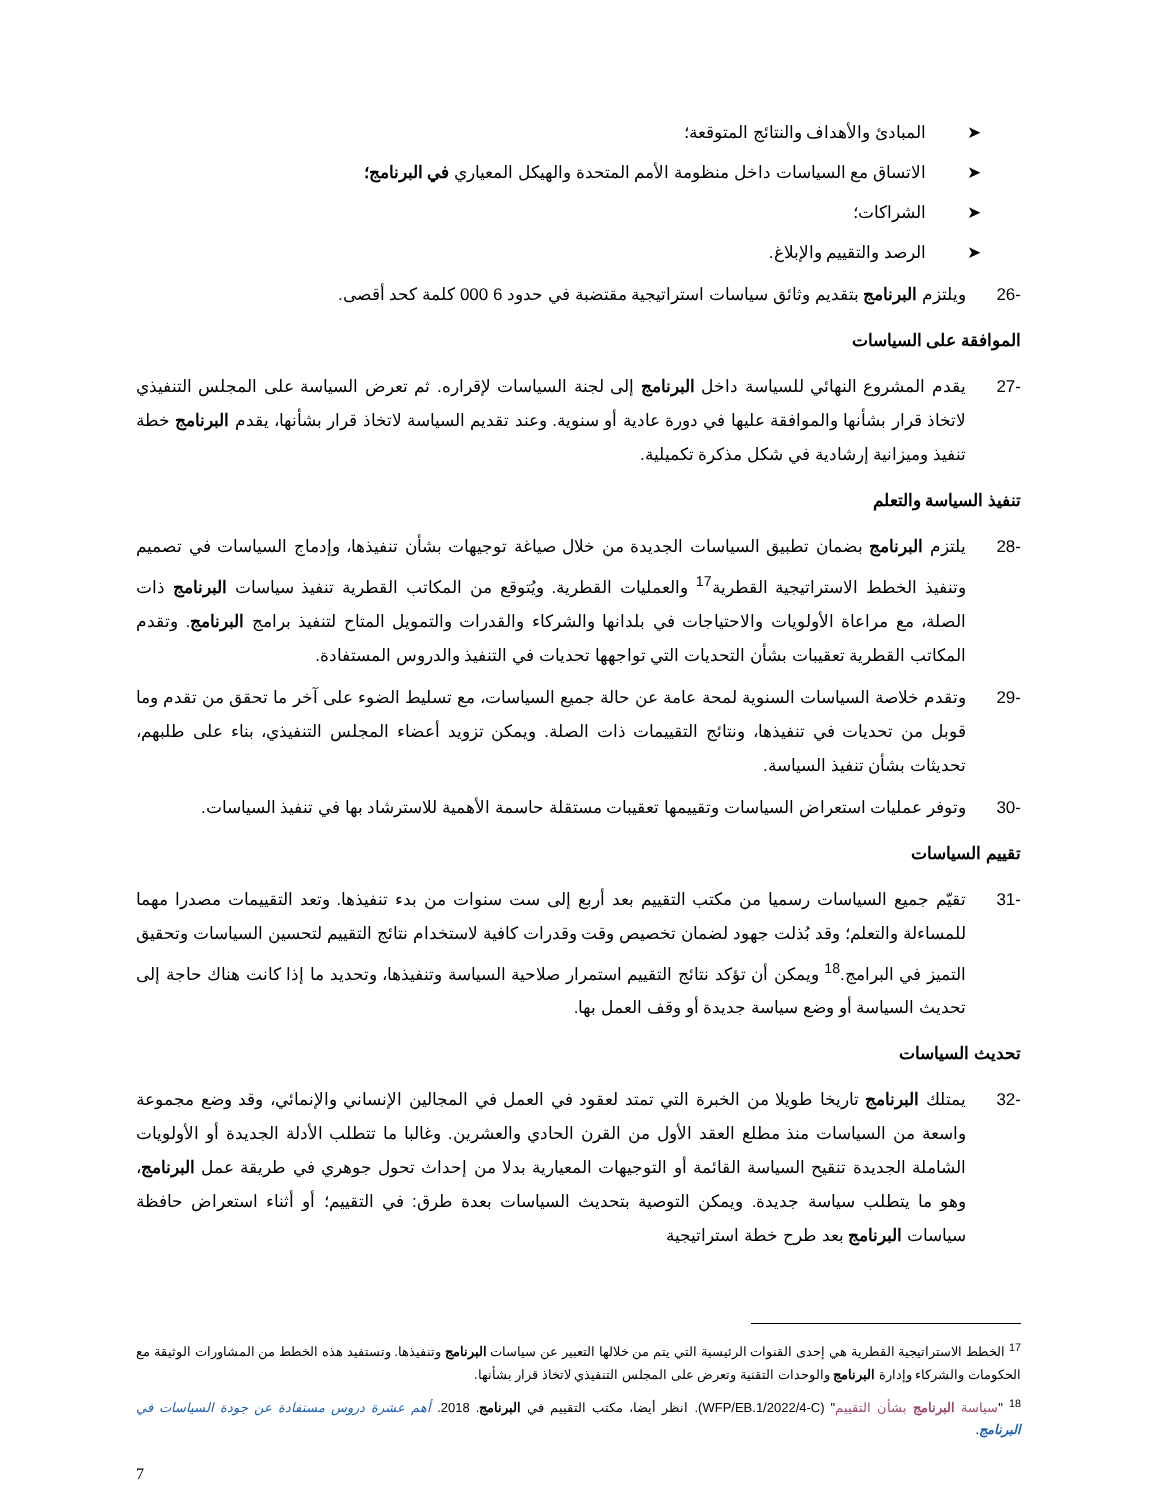➤ المبادئ والأهداف والنتائج المتوقعة؛
➤ الاتساق مع السياسات داخل منظومة الأمم المتحدة والهيكل المعياري في البرنامج؛
➤ الشراكات؛
➤ الرصد والتقييم والإبلاغ.
-26 ويلتزم البرنامج بتقديم وثائق سياسات استراتيجية مقتضبة في حدود 6 000 كلمة كحد أقصى.
الموافقة على السياسات
-27 يقدم المشروع النهائي للسياسة داخل البرنامج إلى لجنة السياسات لإقراره. ثم تعرض السياسة على المجلس التنفيذي لاتخاذ قرار بشأنها والموافقة عليها في دورة عادية أو سنوية. وعند تقديم السياسة لاتخاذ قرار بشأنها، يقدم البرنامج خطة تنفيذ وميزانية إرشادية في شكل مذكرة تكميلية.
تنفيذ السياسة والتعلم
-28 يلتزم البرنامج بضمان تطبيق السياسات الجديدة من خلال صياغة توجيهات بشأن تنفيذها، وإدماج السياسات في تصميم وتنفيذ الخطط الاستراتيجية القطرية<sup>17</sup> والعمليات القطرية. ويُتوقع من المكاتب القطرية تنفيذ سياسات البرنامج ذات الصلة، مع مراعاة الأولويات والاحتياجات في بلدانها والشركاء والقدرات والتمويل المتاح لتنفيذ برامج البرنامج. وتقدم المكاتب القطرية تعقيبات بشأن التحديات التي تواجهها تحديات في التنفيذ والدروس المستفادة.
-29 وتقدم خلاصة السياسات السنوية لمحة عامة عن حالة جميع السياسات، مع تسليط الضوء على آخر ما تحقق من تقدم وما قوبل من تحديات في تنفيذها، ونتائج التقييمات ذات الصلة. ويمكن تزويد أعضاء المجلس التنفيذي، بناء على طلبهم، تحديثات بشأن تنفيذ السياسة.
-30 وتوفر عمليات استعراض السياسات وتقييمها تعقيبات مستقلة حاسمة الأهمية للاسترشاد بها في تنفيذ السياسات.
تقييم السياسات
-31 تقيّم جميع السياسات رسميا من مكتب التقييم بعد أربع إلى ست سنوات من بدء تنفيذها. وتعد التقييمات مصدرا مهما للمساءلة والتعلم؛ وقد بُذلت جهود لضمان تخصيص وقت وقدرات كافية لاستخدام نتائج التقييم لتحسين السياسات وتحقيق التميز في البرامج.<sup>18</sup> ويمكن أن تؤكد نتائج التقييم استمرار صلاحية السياسة وتنفيذها، وتحديد ما إذا كانت هناك حاجة إلى تحديث السياسة أو وضع سياسة جديدة أو وقف العمل بها.
تحديث السياسات
-32 يمتلك البرنامج تاريخا طويلا من الخبرة التي تمتد لعقود في العمل في المجالين الإنساني والإنمائي، وقد وضع مجموعة واسعة من السياسات منذ مطلع العقد الأول من القرن الحادي والعشرين. وغالبا ما تتطلب الأدلة الجديدة أو الأولويات الشاملة الجديدة تنقيح السياسة القائمة أو التوجيهات المعيارية بدلا من إحداث تحول جوهري في طريقة عمل البرنامج، وهو ما يتطلب سياسة جديدة. ويمكن التوصية بتحديث السياسات بعدة طرق: في التقييم؛ أو أثناء استعراض حافظة سياسات البرنامج بعد طرح خطة استراتيجية
<sup>17</sup> الخطط الاستراتيجية القطرية هي إحدى القنوات الرئيسية التي يتم من خلالها التعبير عن سياسات البرنامج وتنفيذها. وتستفيد هذه الخطط من المشاورات الوثيقة مع الحكومات والشركاء وإدارة البرنامج والوحدات التقنية وتعرض على المجلس التنفيذي لاتخاذ قرار بشأنها.
<sup>18</sup> "سياسة البرنامج بشأن التقييم" (WFP/EB.1/2022/4-C). انظر أيضا، مكتب التقييم في البرنامج. 2018. أهم عشرة دروس مستفادة عن جودة السياسات في البرنامج.
7